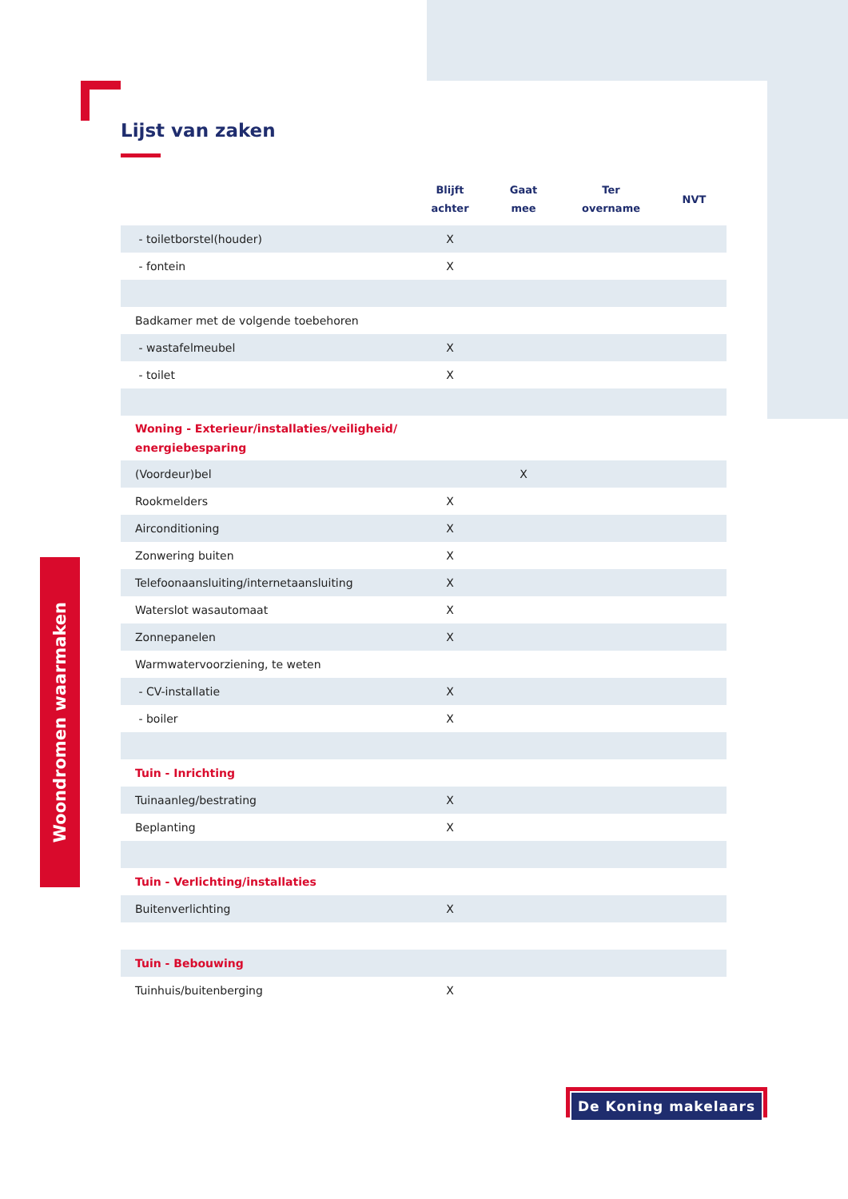Lijst van zaken
| | Blijft achter | Gaat mee | Ter overname | NVT |
| --- | --- | --- | --- | --- |
| - toiletborstel(houder) | X | | | |
| - fontein | X | | | |
| Badkamer met de volgende toebehoren | | | | |
| - wastafelmeubel | X | | | |
| - toilet | X | | | |
| Woning - Exterieur/installaties/veiligheid/ energiebesparing | | | | |
| (Voordeur)bel | | X | | |
| Rookmelders | X | | | |
| Airconditioning | X | | | |
| Zonwering buiten | X | | | |
| Telefoonaansluiting/internetaansluiting | X | | | |
| Waterslot wasautomaat | X | | | |
| Zonnepanelen | X | | | |
| Warmwatervoorziening, te weten | | | | |
| - CV-installatie | X | | | |
| - boiler | X | | | |
| Tuin - Inrichting | | | | |
| Tuinaanleg/bestrating | X | | | |
| Beplanting | X | | | |
| Tuin - Verlichting/installaties | | | | |
| Buitenverlichting | X | | | |
| Tuin - Bebouwing | | | | |
| Tuinhuis/buitenberging | X | | | |
Woondromen waarmaken
De Koning makelaars